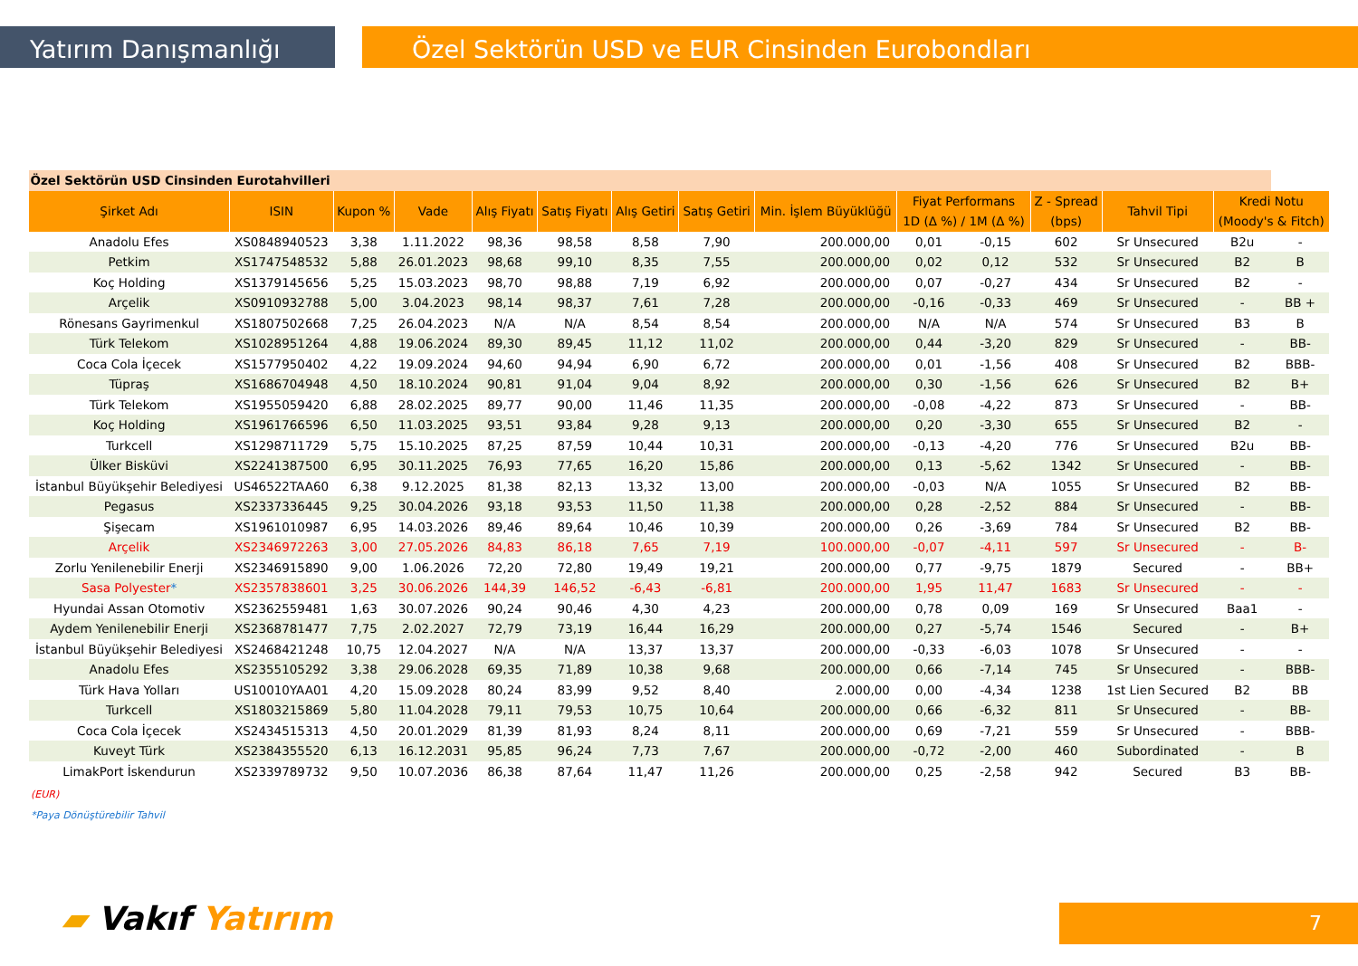Yatırım Danışmanlığı Özel Sektörün USD ve EUR Cinsinden Eurobondları
| Özel Sektörün USD Cinsinden Eurotahvilleri | | | | | | | | | | | | | | |
| Şirket Adı | ISIN | Kupon % | Vade | Alış Fiyatı | Satış Fiyatı | Alış Getiri | Satış Getiri | Min. İşlem Büyüklüğü | Fiyat Performans | | Z - Spread | Tahvil Tipi | Kredi Notu | |
| | | | | | | | | | 1D (Δ %) / 1M (Δ %) | | (bps) | | (Moody's & Fitch) | |
| Anadolu Efes | XS0848940523 | 3,38 | 1.11.2022 | 98,36 | 98,58 | 8,58 | 7,90 | 200.000,00 | 0,01 | -0,15 | 602 | Sr Unsecured | B2u | - |
| Petkim | XS1747548532 | 5,88 | 26.01.2023 | 98,68 | 99,10 | 8,35 | 7,55 | 200.000,00 | 0,02 | 0,12 | 532 | Sr Unsecured | B2 | B |
| Koç Holding | XS1379145656 | 5,25 | 15.03.2023 | 98,70 | 98,88 | 7,19 | 6,92 | 200.000,00 | 0,07 | -0,27 | 434 | Sr Unsecured | B2 | - |
| Arçelik | XS0910932788 | 5,00 | 3.04.2023 | 98,14 | 98,37 | 7,61 | 7,28 | 200.000,00 | -0,16 | -0,33 | 469 | Sr Unsecured | - | BB + |
| Rönesans Gayrimenkul | XS1807502668 | 7,25 | 26.04.2023 | N/A | N/A | 8,54 | 8,54 | 200.000,00 | N/A | N/A | 574 | Sr Unsecured | B3 | B |
| Türk Telekom | XS1028951264 | 4,88 | 19.06.2024 | 89,30 | 89,45 | 11,12 | 11,02 | 200.000,00 | 0,44 | -3,20 | 829 | Sr Unsecured | - | BB- |
| Coca Cola İçecek | XS1577950402 | 4,22 | 19.09.2024 | 94,60 | 94,94 | 6,90 | 6,72 | 200.000,00 | 0,01 | -1,56 | 408 | Sr Unsecured | B2 | BBB- |
| Tüpraş | XS1686704948 | 4,50 | 18.10.2024 | 90,81 | 91,04 | 9,04 | 8,92 | 200.000,00 | 0,30 | -1,56 | 626 | Sr Unsecured | B2 | B+ |
| Türk Telekom | XS1955059420 | 6,88 | 28.02.2025 | 89,77 | 90,00 | 11,46 | 11,35 | 200.000,00 | -0,08 | -4,22 | 873 | Sr Unsecured | - | BB- |
| Koç Holding | XS1961766596 | 6,50 | 11.03.2025 | 93,51 | 93,84 | 9,28 | 9,13 | 200.000,00 | 0,20 | -3,30 | 655 | Sr Unsecured | B2 | - |
| Turkcell | XS1298711729 | 5,75 | 15.10.2025 | 87,25 | 87,59 | 10,44 | 10,31 | 200.000,00 | -0,13 | -4,20 | 776 | Sr Unsecured | B2u | BB- |
| Ülker Bisküvi | XS2241387500 | 6,95 | 30.11.2025 | 76,93 | 77,65 | 16,20 | 15,86 | 200.000,00 | 0,13 | -5,62 | 1342 | Sr Unsecured | - | BB- |
| İstanbul Büyükşehir Belediyesi | US46522TAA60 | 6,38 | 9.12.2025 | 81,38 | 82,13 | 13,32 | 13,00 | 200.000,00 | -0,03 | N/A | 1055 | Sr Unsecured | B2 | BB- |
| Pegasus | XS2337336445 | 9,25 | 30.04.2026 | 93,18 | 93,53 | 11,50 | 11,38 | 200.000,00 | 0,28 | -2,52 | 884 | Sr Unsecured | - | BB- |
| Şişecam | XS1961010987 | 6,95 | 14.03.2026 | 89,46 | 89,64 | 10,46 | 10,39 | 200.000,00 | 0,26 | -3,69 | 784 | Sr Unsecured | B2 | BB- |
| Arçelik | XS2346972263 | 3,00 | 27.05.2026 | 84,83 | 86,18 | 7,65 | 7,19 | 100.000,00 | -0,07 | -4,11 | 597 | Sr Unsecured | - | B- |
| Zorlu Yenilenebilir Enerji | XS2346915890 | 9,00 | 1.06.2026 | 72,20 | 72,80 | 19,49 | 19,21 | 200.000,00 | 0,77 | -9,75 | 1879 | Secured | - | BB+ |
| Sasa Polyester * | XS2357838601 | 3,25 | 30.06.2026 | 144,39 | 146,52 | -6,43 | -6,81 | 200.000,00 | 1,95 | 11,47 | 1683 | Sr Unsecured | - | - |
| Hyundai Assan Otomotiv | XS2362559481 | 1,63 | 30.07.2026 | 90,24 | 90,46 | 4,30 | 4,23 | 200.000,00 | 0,78 | 0,09 | 169 | Sr Unsecured | Baa1 | - |
| Aydem Yenilenebilir Enerji | XS2368781477 | 7,75 | 2.02.2027 | 72,79 | 73,19 | 16,44 | 16,29 | 200.000,00 | 0,27 | -5,74 | 1546 | Secured | - | B+ |
| İstanbul Büyükşehir Belediyesi | XS2468421248 | 10,75 | 12.04.2027 | N/A | N/A | 13,37 | 13,37 | 200.000,00 | -0,33 | -6,03 | 1078 | Sr Unsecured | - | - |
| Anadolu Efes | XS2355105292 | 3,38 | 29.06.2028 | 69,35 | 71,89 | 10,38 | 9,68 | 200.000,00 | 0,66 | -7,14 | 745 | Sr Unsecured | - | BBB- |
| Türk Hava Yolları | US10010YAA01 | 4,20 | 15.09.2028 | 80,24 | 83,99 | 9,52 | 8,40 | 2.000,00 | 0,00 | -4,34 | 1238 | 1st Lien Secured | B2 | BB |
| Turkcell | XS1803215869 | 5,80 | 11.04.2028 | 79,11 | 79,53 | 10,75 | 10,64 | 200.000,00 | 0,66 | -6,32 | 811 | Sr Unsecured | - | BB- |
| Coca Cola İçecek | XS2434515313 | 4,50 | 20.01.2029 | 81,39 | 81,93 | 8,24 | 8,11 | 200.000,00 | 0,69 | -7,21 | 559 | Sr Unsecured | - | BBB- |
| Kuveyt Türk | XS2384355520 | 6,13 | 16.12.2031 | 95,85 | 96,24 | 7,73 | 7,67 | 200.000,00 | -0,72 | -2,00 | 460 | Subordinated | - | B |
| LimakPort İskendurun | XS2339789732 | 9,50 | 10.07.2036 | 86,38 | 87,64 | 11,47 | 11,26 | 200.000,00 | 0,25 | -2,58 | 942 | Secured | B3 | BB- |
(EUR)
*Paya Dönüştürebilir Tahvil
▰ Vakıf Yatırım 7